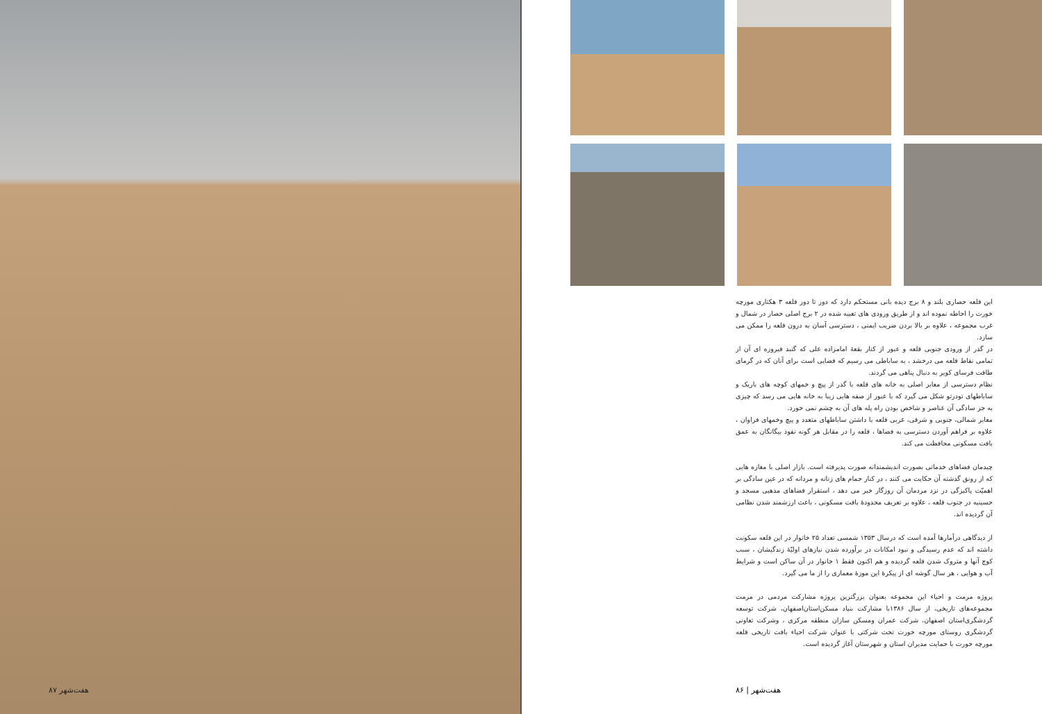۸۷ هفت‌شهر
این قلعه حصاری بلند و ۸ برج دیده بانی مستحکم دارد که دور تا دور قلعه ۳ هکتاری مورچه خورت را احاطه نموده اند و از طریق ورودی های تعبیه شده در ۲ برج اصلی حصار در شمال و غرب مجموعه ، علاوه بر بالا بردن ضریب ایمنی ، دسترسی آسان به درون قلعه را ممکن می سازد.
در گذر از ورودی جنوبی قلعه و عبور از کنار بقعهٔ امامزاده علی که گنبد فیروزه ای آن از تمامی نقاط قلعه می درخشد ، به ساباطی می رسیم که فضایی است برای آنان که در گرمای طاقت فرسای کویر به دنبال پناهی می گردند.
نظام دسترسی از معابر اصلی به خانه های قلعه با گذر از پیچ و خمهای کوچه های باریک و ساباطهای تودرتو شکل می گیرد که با عبور از صفه هایی زیبا به خانه هایی می رسد که چیزی به جز سادگی آن عناصر و شاخص بودن راه پله های آن به چشم نمی خورد.
معابر شمالی، جنوبی و شرقی، غربی قلعه با داشتن ساباطهای متعدد و پیچ وخمهای فراوان ، علاوه بر فراهم آوردن دسترسی به فضاها ، قلعه را در مقابل هر گونه نفوذ بیگانگان به عمق بافت مسکونی محافظت می کند.
چیدمان فضاهای خدماتی بصورت اندیشمندانه صورت پذیرفته است. بازار اصلی با مغازه هایی که از رونق گذشته آن حکایت می کنند ، در کنار حمام های زنانه و مردانه که در عین سادگی بر اهمیّت پاکیزگی در نزد مردمان آن روزگار خبر می دهد ، استقرار فضاهای مذهبی مسجد و حسینیه در جنوب قلعه ، علاوه بر تعریف محدودهٔ بافت مسکونی ، باعث ارزشمند شدن نظامی آن گردیده اند.
از دیدگاهی درآمارها آمده است که درسال ۱۳۵۳ شمسی تعداد ۲۵ خانوار در این قلعه سکونت داشته اند که عدم رسیدگی و نبود امکانات در برآورده شدن نیازهای اولیّهٔ زندگیشان ، سبب کوچ آنها و متروک شدن قلعه گردیده و هم اکنون فقط ۱ خانوار در آن ساکن است و شرایط آب و هوایی ، هر سال گوشه ای از پیکرهٔ این موزهٔ معماری را از ما می گیرد.
پروژه مرمت و احیاء این مجموعه بعنوان بزرگترین پروژه مشارکت مردمی در مرمت مجموعه‌های تاریخی، از سال ۱۳۸۶با مشارکت بنیاد مسکن‌استان‌اصفهان، شرکت توسعه گردشگری‌استان اصفهان، شرکت عمران ومسکن سازان منطقه مرکزی ، وشرکت تعاونی گردشگری روستای مورچه خورت تحت شرکتی با عنوان شرکت احیاء بافت تاریخی قلعه مورچه خورت با حمایت مدیران استان و شهرستان آغاز گردیده است.
۸۶ | هفت‌شهر